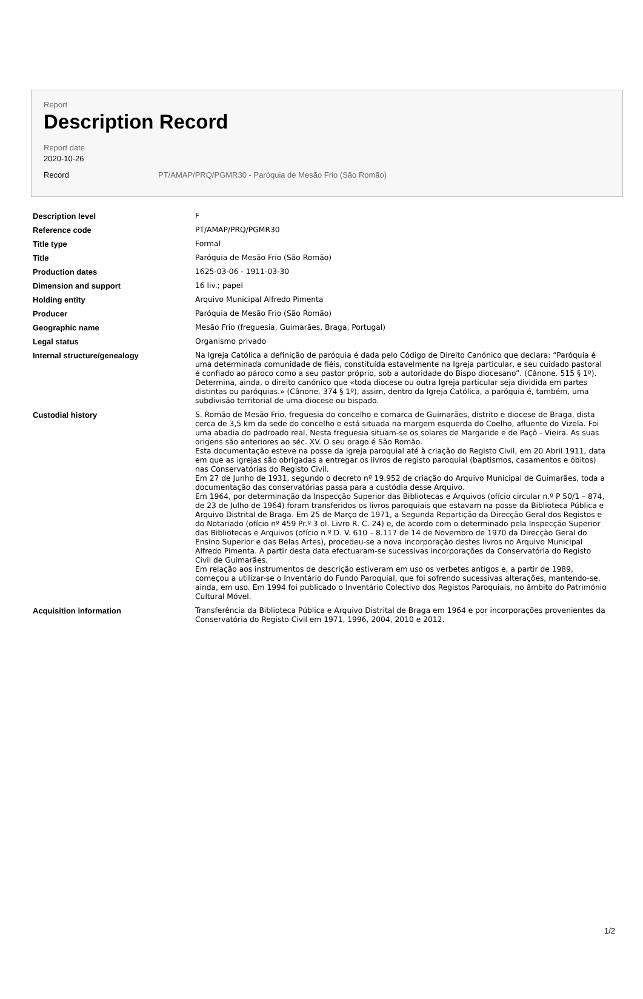Report
Description Record
Report date
2020-10-26
Record PT/AMAP/PRQ/PGMR30 - Paróquia de Mesão Frio (São Romão)
| Description level | F |
| Reference code | PT/AMAP/PRQ/PGMR30 |
| Title type | Formal |
| Title | Paróquia de Mesão Frio (São Romão) |
| Production dates | 1625-03-06 - 1911-03-30 |
| Dimension and support | 16 liv.; papel |
| Holding entity | Arquivo Municipal Alfredo Pimenta |
| Producer | Paróquia de Mesão Frio (São Romão) |
| Geographic name | Mesão Frio (freguesia, Guimarães, Braga, Portugal) |
| Legal status | Organismo privado |
| Internal structure/genealogy | Na Igreja Católica a definição de paróquia é dada pelo Código de Direito Canónico que declara: “Paróquia é uma determinada comunidade de fiéis, constituída estavelmente na Igreja particular, e seu cuidado pastoral é confiado ao pároco como a seu pastor próprio, sob a autoridade do Bispo diocesano”. (Cânone. 515 § 1º). Determina, ainda, o direito canónico que «toda diocese ou outra Igreja particular seja dividida em partes distintas ou paróquias.» (Cânone. 374 § 1º), assim, dentro da Igreja Católica, a paróquia é, também, uma subdivisão territorial de uma diocese ou bispado. |
| Custodial history | S. Romão de Mesão Frio, freguesia do concelho e comarca de Guimarães, distrito e diocese de Braga, dista cerca de 3,5 km da sede do concelho e está situada na margem esquerda do Coelho, afluente do Vizela. Foi uma abadia do padroado real. Nesta freguesia situam-se os solares de Margaride e de Paçô - Vieira. As suas origens são anteriores ao séc. XV. O seu orago é São Romão. Esta documentação esteve na posse da igreja paroquial até à criação do Registo Civil, em 20 Abril 1911, data em que as igrejas são obrigadas a entregar os livros de registo paroquial (baptismos, casamentos e óbitos) nas Conservatórias do Registo Civil. Em 27 de Junho de 1931, segundo o decreto nº 19.952 de criação do Arquivo Municipal de Guimarães, toda a documentação das conservatórias passa para a custódia desse Arquivo. Em 1964, por determinação da Inspecção Superior das Bibliotecas e Arquivos (ofício circular n.º P 50/1 – 874, de 23 de Julho de 1964) foram transferidos os livros paroquiais que estavam na posse da Biblioteca Pública e Arquivo Distrital de Braga. Em 25 de Março de 1971, a Segunda Repartição da Direcção Geral dos Registos e do Notariado (ofício nº 459 Pr.º 3 ol. Livro R. C. 24) e, de acordo com o determinado pela Inspecção Superior das Bibliotecas e Arquivos (ofício n.º D. V. 610 – 8.117 de 14 de Novembro de 1970 da Direcção Geral do Ensino Superior e das Belas Artes), procedeu-se a nova incorporação destes livros no Arquivo Municipal Alfredo Pimenta. A partir desta data efectuaram-se sucessivas incorporações da Conservatória do Registo Civil de Guimarães. Em relação aos instrumentos de descrição estiveram em uso os verbetes antigos e, a partir de 1989, começou a utilizar-se o Inventário do Fundo Paroquial, que foi sofrendo sucessivas alterações, mantendo-se, ainda, em uso. Em 1994 foi publicado o Inventário Colectivo dos Registos Paroquiais, no âmbito do Património Cultural Móvel. |
| Acquisition information | Transferência da Biblioteca Pública e Arquivo Distrital de Braga em 1964 e por incorporações provenientes da Conservatória do Registo Civil em 1971, 1996, 2004, 2010 e 2012. |
1/2